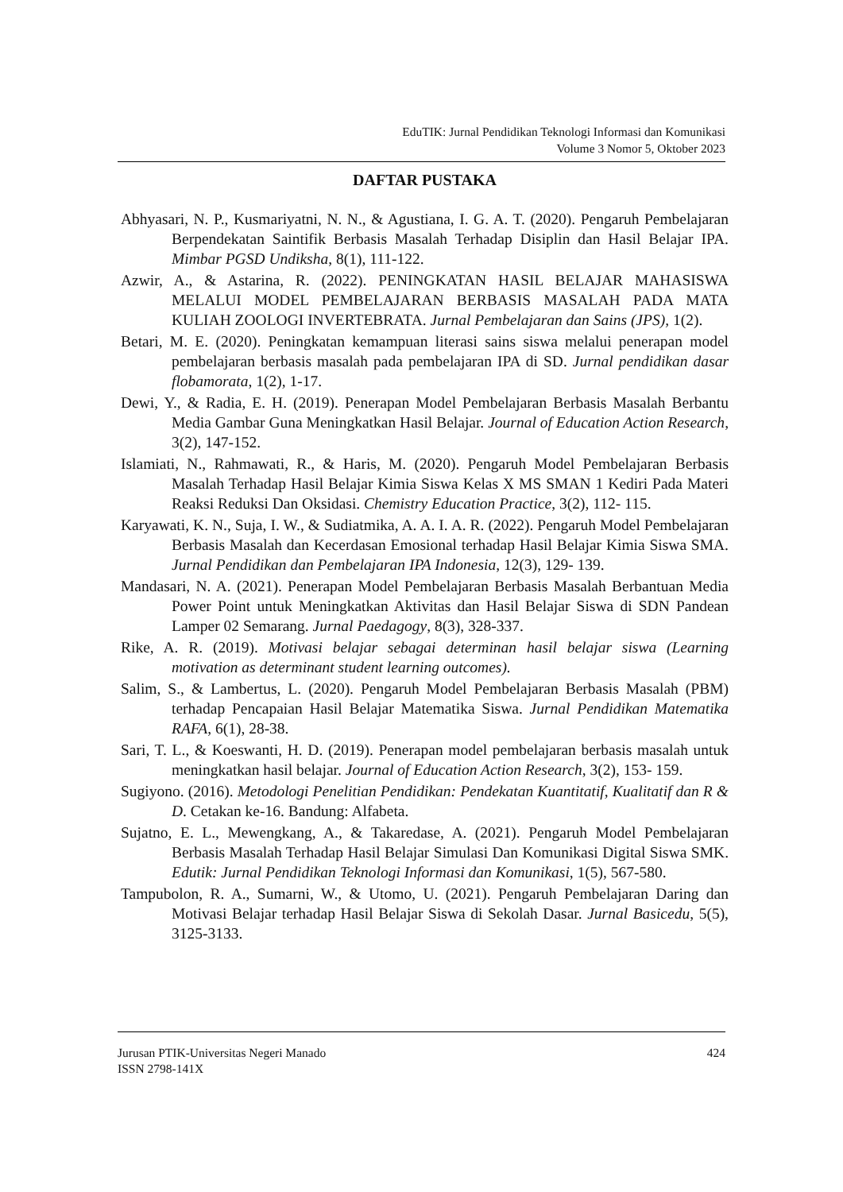EduTIK: Jurnal Pendidikan Teknologi Informasi dan Komunikasi
Volume 3 Nomor 5, Oktober 2023
DAFTAR PUSTAKA
Abhyasari, N. P., Kusmariyatni, N. N., & Agustiana, I. G. A. T. (2020). Pengaruh Pembelajaran Berpendekatan Saintifik Berbasis Masalah Terhadap Disiplin dan Hasil Belajar IPA. Mimbar PGSD Undiksha, 8(1), 111-122.
Azwir, A., & Astarina, R. (2022). PENINGKATAN HASIL BELAJAR MAHASISWA MELALUI MODEL PEMBELAJARAN BERBASIS MASALAH PADA MATA KULIAH ZOOLOGI INVERTEBRATA. Jurnal Pembelajaran dan Sains (JPS), 1(2).
Betari, M. E. (2020). Peningkatan kemampuan literasi sains siswa melalui penerapan model pembelajaran berbasis masalah pada pembelajaran IPA di SD. Jurnal pendidikan dasar flobamorata, 1(2), 1-17.
Dewi, Y., & Radia, E. H. (2019). Penerapan Model Pembelajaran Berbasis Masalah Berbantu Media Gambar Guna Meningkatkan Hasil Belajar. Journal of Education Action Research, 3(2), 147-152.
Islamiati, N., Rahmawati, R., & Haris, M. (2020). Pengaruh Model Pembelajaran Berbasis Masalah Terhadap Hasil Belajar Kimia Siswa Kelas X MS SMAN 1 Kediri Pada Materi Reaksi Reduksi Dan Oksidasi. Chemistry Education Practice, 3(2), 112- 115.
Karyawati, K. N., Suja, I. W., & Sudiatmika, A. A. I. A. R. (2022). Pengaruh Model Pembelajaran Berbasis Masalah dan Kecerdasan Emosional terhadap Hasil Belajar Kimia Siswa SMA. Jurnal Pendidikan dan Pembelajaran IPA Indonesia, 12(3), 129- 139.
Mandasari, N. A. (2021). Penerapan Model Pembelajaran Berbasis Masalah Berbantuan Media Power Point untuk Meningkatkan Aktivitas dan Hasil Belajar Siswa di SDN Pandean Lamper 02 Semarang. Jurnal Paedagogy, 8(3), 328-337.
Rike, A. R. (2019). Motivasi belajar sebagai determinan hasil belajar siswa (Learning motivation as determinant student learning outcomes).
Salim, S., & Lambertus, L. (2020). Pengaruh Model Pembelajaran Berbasis Masalah (PBM) terhadap Pencapaian Hasil Belajar Matematika Siswa. Jurnal Pendidikan Matematika RAFA, 6(1), 28-38.
Sari, T. L., & Koeswanti, H. D. (2019). Penerapan model pembelajaran berbasis masalah untuk meningkatkan hasil belajar. Journal of Education Action Research, 3(2), 153- 159.
Sugiyono. (2016). Metodologi Penelitian Pendidikan: Pendekatan Kuantitatif, Kualitatif dan R & D. Cetakan ke-16. Bandung: Alfabeta.
Sujatno, E. L., Mewengkang, A., & Takaredase, A. (2021). Pengaruh Model Pembelajaran Berbasis Masalah Terhadap Hasil Belajar Simulasi Dan Komunikasi Digital Siswa SMK. Edutik: Jurnal Pendidikan Teknologi Informasi dan Komunikasi, 1(5), 567-580.
Tampubolon, R. A., Sumarni, W., & Utomo, U. (2021). Pengaruh Pembelajaran Daring dan Motivasi Belajar terhadap Hasil Belajar Siswa di Sekolah Dasar. Jurnal Basicedu, 5(5), 3125-3133.
424 Jurusan PTIK-Universitas Negeri Manado
ISSN 2798-141X